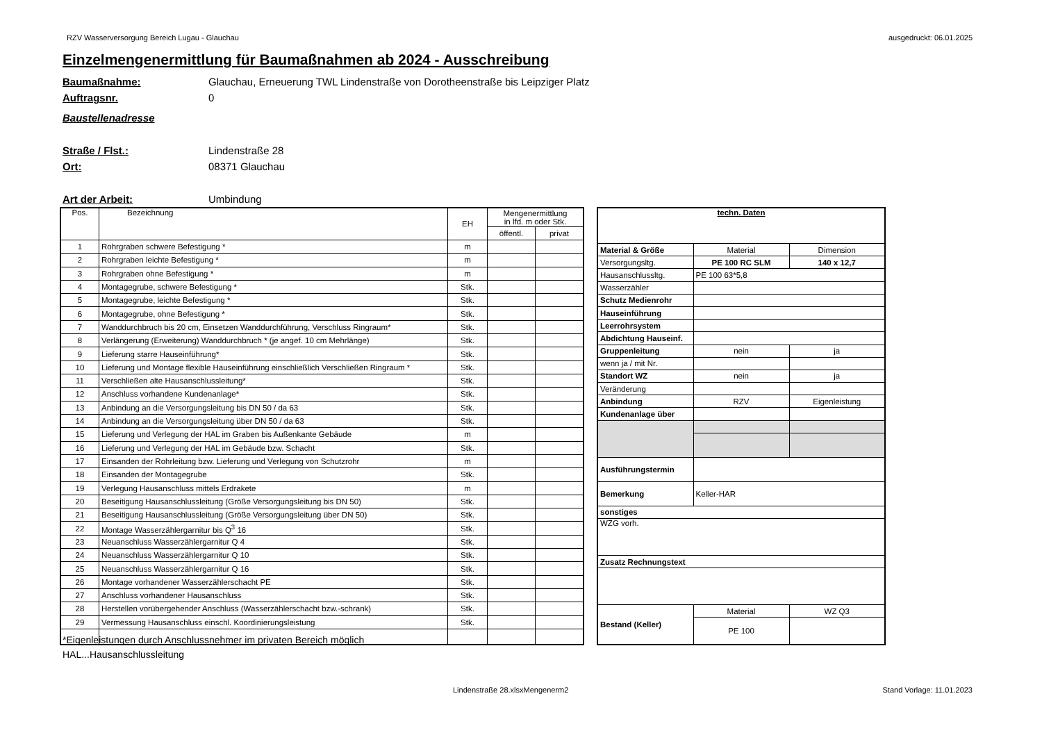RZV Wasserversorgung Bereich Lugau - Glauchau ausgedruckt: 06.01.2025
Einzelmengenermittlung für Baumaßnahmen ab 2024 - Ausschreibung
Baumaßnahme: Glauchau, Erneuerung TWL Lindenstraße von Dorotheenstraße bis Leipziger Platz
Auftragsnr. 0
Baustellenadresse
Straße / Flst.: Lindenstraße 28
Ort: 08371 Glauchau
Art der Arbeit: Umbindung
| Pos. | Bezeichnung | EH | Mengenermittlung in lfd. m oder Stk. | |
| | | | öffentl. | privat |
| 1 | Rohrgraben schwere Befestigung * | m | | |
| 2 | Rohrgraben leichte Befestigung * | m | | |
| 3 | Rohrgraben ohne Befestigung * | m | | |
| 4 | Montagegrube, schwere Befestigung * | Stk. | | |
| 5 | Montagegrube, leichte Befestigung * | Stk. | | |
| 6 | Montagegrube, ohne Befestigung * | Stk. | | |
| 7 | Wanddurchbruch bis 20 cm, Einsetzen Wanddurchführung, Verschluss Ringraum* | Stk. | | |
| 8 | Verlängerung (Erweiterung) Wanddurchbruch * (je angef. 10 cm Mehrlänge) | Stk. | | |
| 9 | Lieferung starre Hauseinführung* | Stk. | | |
| 10 | Lieferung und Montage flexible Hauseinführung einschließlich Verschließen Ringraum * | Stk. | | |
| 11 | Verschließen alte Hausanschlussleitung* | Stk. | | |
| 12 | Anschluss vorhandene Kundenanlage* | Stk. | | |
| 13 | Anbindung an die Versorgungsleitung bis DN 50 / da 63 | Stk. | | |
| 14 | Anbindung an die Versorgungsleitung über DN 50 / da 63 | Stk. | | |
| 15 | Lieferung und Verlegung der HAL im Graben bis Außenkante Gebäude | m | | |
| 16 | Lieferung und Verlegung der HAL im Gebäude bzw. Schacht | Stk. | | |
| 17 | Einsanden der Rohrleitung bzw. Lieferung und Verlegung von Schutzrohr | m | | |
| 18 | Einsanden der Montagegrube | Stk. | | |
| 19 | Verlegung Hausanschluss mittels Erdrakete | m | | |
| 20 | Beseitigung Hausanschlussleitung (Größe Versorgungsleitung bis DN 50) | Stk. | | |
| 21 | Beseitigung Hausanschlussleitung (Größe Versorgungsleitung über DN 50) | Stk. | | |
| 22 | Montage Wasserzählergarnitur bis Q<sup>3</sup> 16 | Stk. | | |
| 23 | Neuanschluss Wasserzählergarnitur Q 4 | Stk. | | |
| 24 | Neuanschluss Wasserzählergarnitur Q 10 | Stk. | | |
| 25 | Neuanschluss Wasserzählergarnitur Q 16 | Stk. | | |
| 26 | Montage vorhandener Wasserzählerschacht PE | Stk. | | |
| 27 | Anschluss vorhandener Hausanschluss | Stk. | | |
| 28 | Herstellen vorübergehender Anschluss (Wasserzählerschacht bzw.-schrank) | Stk. | | |
| 29 | Vermessung Hausanschluss einschl. Koordinierungsleistung | Stk. | | |
| techn. Daten | | |
| Material & Größe | Material | Dimension |
| Versorgungsltg. | PE 100 RC SLM | 140 x 12,7 |
| Hausanschlussltg. | PE 100 63*5,8 | |
| Wasserzähler | | |
| Schutz Medienrohr | | |
| Hauseinführung | | |
| Leerrohrsystem | | |
| Abdichtung Hauseinf. | | |
| Gruppenleitung | nein | ja |
| wenn ja / mit Nr. | | |
| Standort WZ | nein | ja |
| Veränderung | | |
| Anbindung | RZV | Eigenleistung |
| Kundenanlage über | | |
| Ausführungstermin | | |
| Bemerkung | Keller-HAR | |
| sonstiges | | |
| WZG vorh. | | |
| Zusatz Rechnungstext | | |
| Bestand (Keller) | Material | WZ Q3 |
| | PE 100 | |
*Eigenleistungen durch Anschlussnehmer im privaten Bereich möglich
HAL...Hausanschlussleitung
Lindenstraße 28.xlsxMengenerm2 Stand Vorlage: 11.01.2023